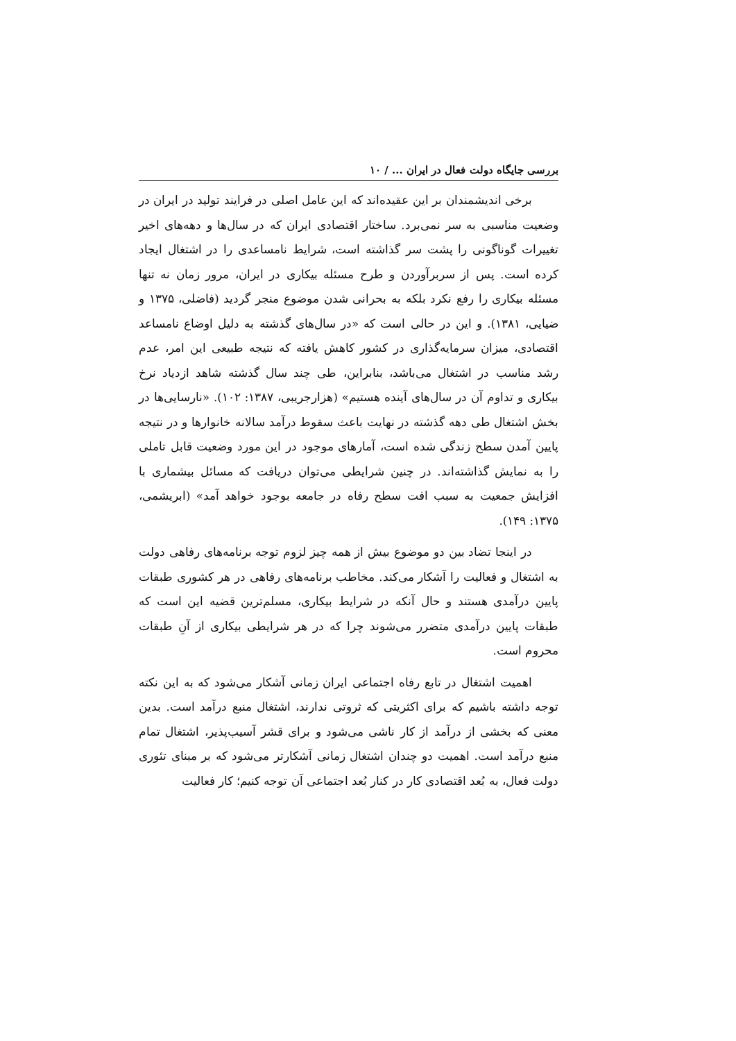بررسی جایگاه دولت فعال در ایران ... / ۱۰
برخی اندیشمندان بر این عقیده‌اند که این عامل اصلی در فرایند تولید در ایران در وضعیت مناسبی به سر نمی‌برد. ساختار اقتصادی ایران که در سال‌ها و دهه‌های اخیر تغییرات گوناگونی را پشت سر گذاشته است، شرایط نامساعدی را در اشتغال ایجاد کرده است. پس از سربرآوردن و طرح مسئله بیکاری در ایران، مرور زمان نه تنها مسئله بیکاری را رفع نکرد بلکه به بحرانی شدن موضوع منجر گردید (فاضلی، ۱۳۷۵ و ضیایی، ۱۳۸۱). و این در حالی است که «در سال‌های گذشته به دلیل اوضاع نامساعد اقتصادی، میزان سرمایه‌گذاری در کشور کاهش یافته که نتیجه طبیعی این امر، عدم رشد مناسب در اشتغال می‌باشد، بنابراین، طی چند سال گذشته شاهد ازدیاد نرخ بیکاری و تداوم آن در سال‌های آینده هستیم» (هزارجریبی، ۱۳۸۷: ۱۰۲). «نارسایی‌ها در بخش اشتغال طی دهه گذشته در نهایت باعث سقوط درآمد سالانه خانوارها و در نتیجه پایین آمدن سطح زندگی شده است، آمارهای موجود در این مورد وضعیت قابل تاملی را به نمایش گذاشته‌اند. در چنین شرایطی می‌توان دریافت که مسائل بیشماری با افزایش جمعیت به سبب افت سطح رفاه در جامعه بوجود خواهد آمد» (ابریشمی، ۱۳۷۵: ۱۴۹).
در اینجا تضاد بین دو موضوع بیش از همه چیز لزوم توجه برنامه‌های رفاهی دولت به اشتغال و فعالیت را آشکار می‌کند. مخاطب برنامه‌های رفاهی در هر کشوری طبقات پایین درآمدی هستند و حال آنکه در شرایط بیکاری، مسلم‌ترین قضیه این است که طبقات پایین درآمدی متضرر می‌شوند چرا که در هر شرایطی بیکاری از آنِ طبقات محروم است.
اهمیت اشتغال در تابع رفاه اجتماعی ایران زمانی آشکار می‌شود که به این نکته توجه داشته باشیم که برای اکثریتی که ثروتی ندارند، اشتغال منبع درآمد است. بدین معنی که بخشی از درآمد از کار ناشی می‌شود و برای قشر آسیب‌پذیر، اشتغال تمام منبع درآمد است. اهمیت دو چندان اشتغال زمانی آشکارتر می‌شود که بر مبنای تئوری دولت فعال، به بُعد اقتصادی کار در کنار بُعد اجتماعی آن توجه کنیم؛ کار فعالیت